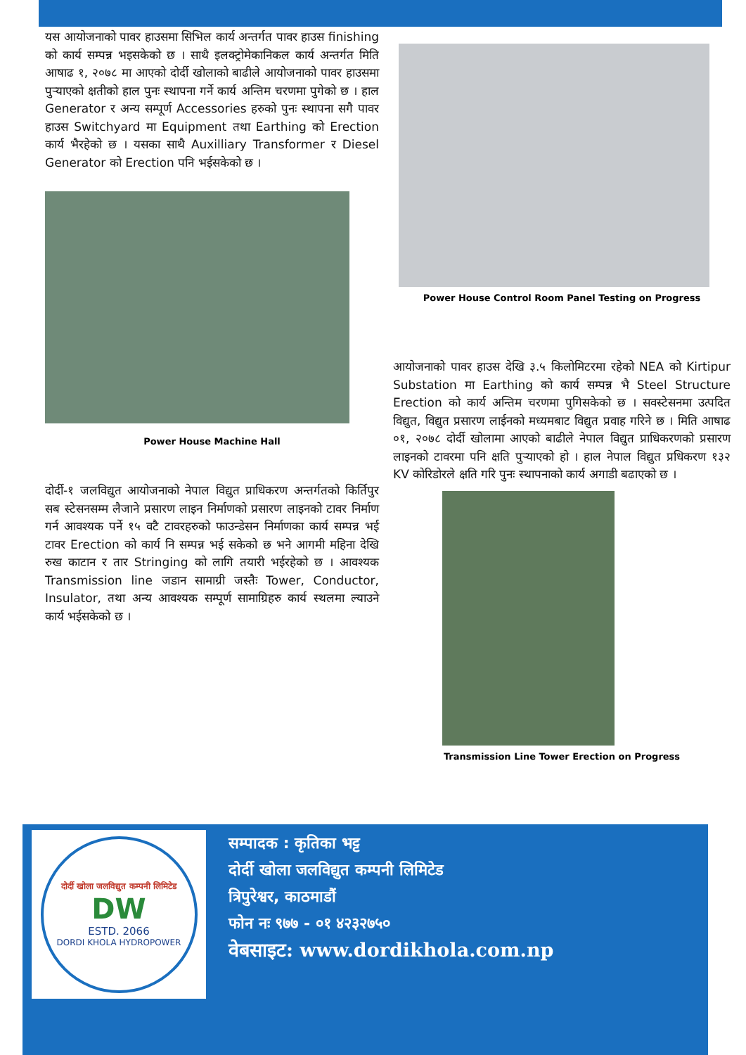यस आयोजनाको पावर हाउसमा सिभिल कार्य अन्तर्गत पावर हाउस finishing को कार्य सम्पन्न भइसकेको छ । साथै इलक्ट्रोमेकानिकल कार्य अन्तर्गत मिति आषाढ १, २०७८ मा आएको दोर्दी खोलाको बाढीले आयोजनाको पावर हाउसमा पुऱ्याएको क्षतीको हाल पुनः स्थापना गर्ने कार्य अन्तिम चरणमा पुगेको छ । हाल Generator र अन्य सम्पूर्ण Accessories हरुको पुनः स्थापना सगै पावर हाउस Switchyard मा Equipment तथा Earthing को Erection कार्य भैरहेको छ । यसका साथै Auxilliary Transformer र Diesel Generator को Erection पनि भईसकेको छ ।
Power House Machine Hall
दोर्दी-१ जलविद्युत आयोजनाको नेपाल विद्युत प्राधिकरण अन्तर्गतको किर्तिपुर सब स्टेसनसम्म लैजाने प्रसारण लाइन निर्माणको प्रसारण लाइनको टावर निर्माण गर्न आवश्यक पर्ने १५ वटै टावरहरुको फाउन्डेसन निर्माणका कार्य सम्पन्न भई टावर Erection को कार्य नि सम्पन्न भई सकेको छ भने आगमी महिना देखि रुख काटान र तार Stringing को लागि तयारी भईरहेको छ । आवश्यक Transmission line जडान सामाग्री जस्तैः Tower, Conductor, Insulator, तथा अन्य आवश्यक सम्पूर्ण सामाग्रिहरु कार्य स्थलमा ल्याउने कार्य भईसकेको छ ।
Power House Control Room Panel Testing on Progress
आयोजनाको पावर हाउस देखि ३.५ किलोमिटरमा रहेको NEA को Kirtipur Substation मा Earthing को कार्य सम्पन्न भै Steel Structure Erection को कार्य अन्तिम चरणमा पुगिसकेको छ । सवस्टेसनमा उत्पदित विद्युत, विद्युत प्रसारण लाईनको मध्यमबाट विद्युत प्रवाह गरिने छ । मिति आषाढ ०१, २०७८ दोर्दी खोलामा आएको बाढीले नेपाल विद्युत प्राधिकरणको प्रसारण लाइनको टावरमा पनि क्षति पुऱ्याएको हो । हाल नेपाल विद्युत प्रधिकरण १३२ KV कोरिडोरले क्षति गरि पुनः स्थापनाको कार्य अगाडी बढाएको छ ।
Transmission Line Tower Erection on Progress
दोर्दी खोला जलविद्युत कम्पनी लिमिटेड
DW
ESTD. 2066
DORDI KHOLA HYDROPOWER
सम्पादक : कृतिका भट्ट
दोर्दी खोला जलविद्युत कम्पनी लिमिटेड
त्रिपुरेश्वर, काठमाडौं
फोन नः ९७७ - ०१ ४२३२७५०
वेबसाइट: www.dordikhola.com.np